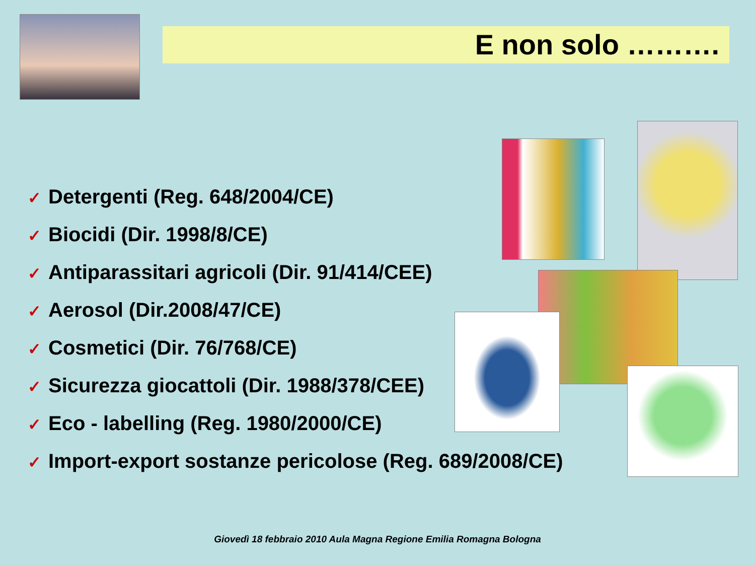E non solo ……….
✓ Detergenti (Reg. 648/2004/CE)
✓ Biocidi (Dir. 1998/8/CE)
✓ Antiparassitari agricoli (Dir. 91/414/CEE)
✓ Aerosol (Dir.2008/47/CE)
✓ Cosmetici (Dir. 76/768/CE)
✓ Sicurezza giocattoli (Dir. 1988/378/CEE)
✓ Eco - labelling (Reg. 1980/2000/CE)
✓ Import-export sostanze pericolose (Reg. 689/2008/CE)
Giovedì 18 febbraio 2010 Aula Magna Regione Emilia Romagna Bologna